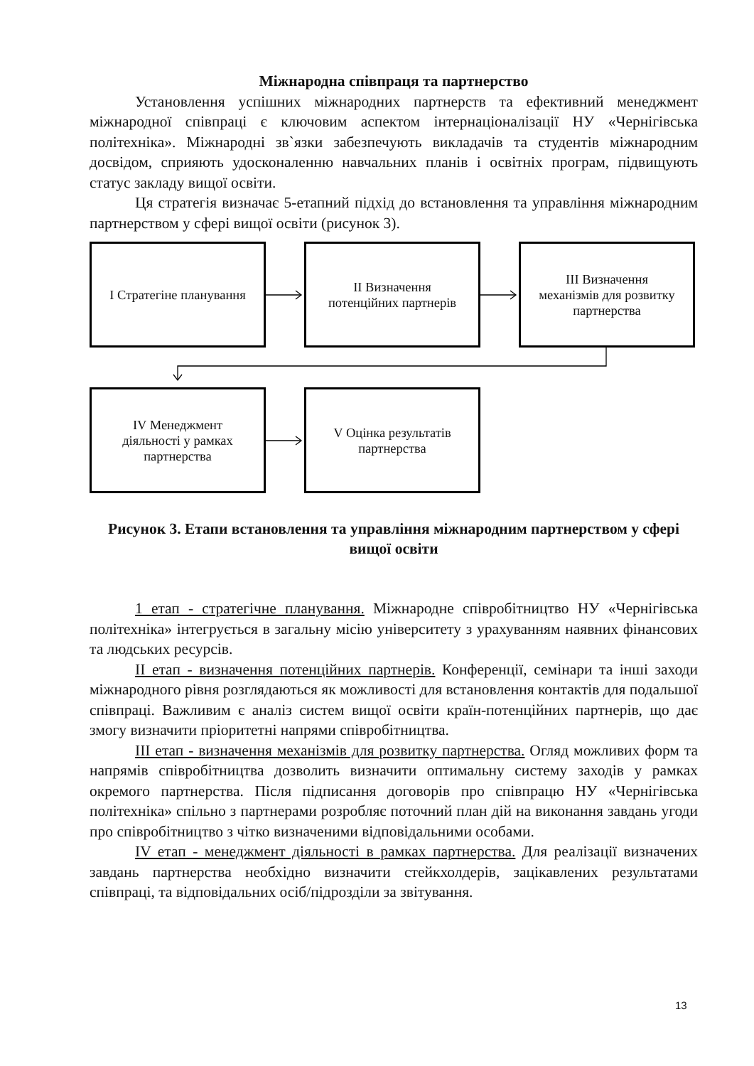Міжнародна співпраця та партнерство
Установлення успішних міжнародних партнерств та ефективний менеджмент міжнародної співпраці є ключовим аспектом інтернаціоналізації НУ «Чернігівська політехніка». Міжнародні зв`язки забезпечують викладачів та студентів міжнародним досвідом, сприяють удосконаленню навчальних планів і освітніх програм, підвищують статус закладу вищої освіти.
Ця стратегія визначає 5-етапний підхід до встановлення та управління міжнародним партнерством у сфері вищої освіти (рисунок 3).
I Стратегіне планування
II Визначення
потенційних партнерів
III Визначення
механізмів для розвитку
партнерства
IV Менеджмент
діяльності у рамках
партнерства
V Оцінка результатів
партнерства
Рисунок 3. Етапи встановлення та управління міжнародним партнерством у сфері вищої освіти
1 етап - стратегічне планування. Міжнародне співробітництво НУ «Чернігівська політехніка» інтегрується в загальну місію університету з урахуванням наявних фінансових та людських ресурсів.
ІІ етап - визначення потенційних партнерів. Конференції, семінари та інші заходи міжнародного рівня розглядаються як можливості для встановлення контактів для подальшої співпраці. Важливим є аналіз систем вищої освіти країн-потенційних партнерів, що дає змогу визначити пріоритетні напрями співробітництва.
ІІІ етап - визначення механізмів для розвитку партнерства. Огляд можливих форм та напрямів співробітництва дозволить визначити оптимальну систему заходів у рамках окремого партнерства. Після підписання договорів про співпрацю НУ «Чернігівська політехніка» спільно з партнерами розробляє поточний план дій на виконання завдань угоди про співробітництво з чітко визначеними відповідальними особами.
IV етап - менеджмент діяльності в рамках партнерства. Для реалізації визначених завдань партнерства необхідно визначити стейкхолдерів, зацікавлених результатами співпраці, та відповідальних осіб/підрозділи за звітування.
13